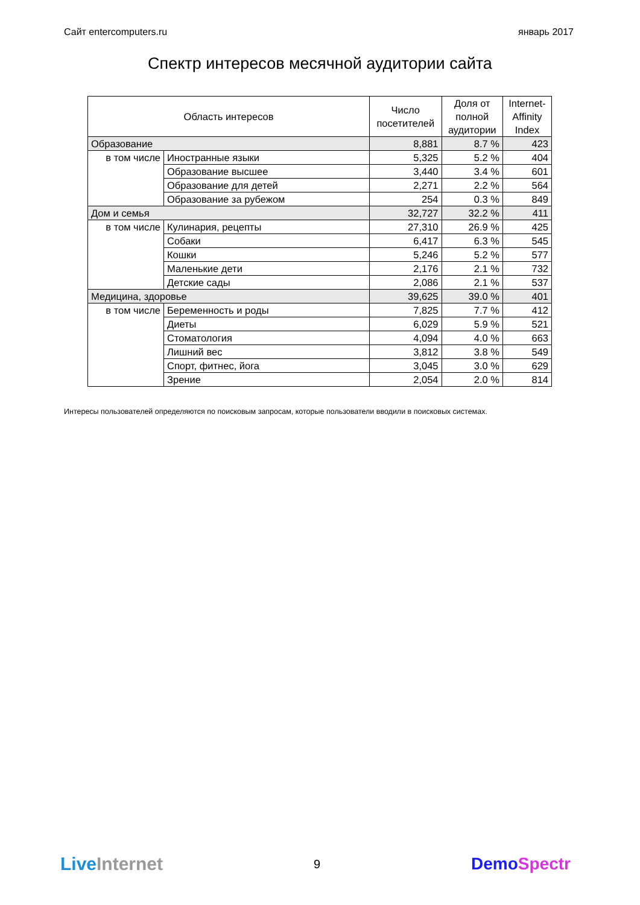Сайт entercomputers.ru январь 2017
Спектр интересов месячной аудитории сайта
| Область интересов | | Число посетителей | Доля от полной аудитории | Internet- Affinity Index |
| --- | --- | --- | --- | --- |
| Образование | | 8,881 | 8.7 % | 423 |
| в том числе | Иностранные языки | 5,325 | 5.2 % | 404 |
| | Образование высшее | 3,440 | 3.4 % | 601 |
| | Образование для детей | 2,271 | 2.2 % | 564 |
| | Образование за рубежом | 254 | 0.3 % | 849 |
| Дом и семья | | 32,727 | 32.2 % | 411 |
| в том числе | Кулинария, рецепты | 27,310 | 26.9 % | 425 |
| | Собаки | 6,417 | 6.3 % | 545 |
| | Кошки | 5,246 | 5.2 % | 577 |
| | Маленькие дети | 2,176 | 2.1 % | 732 |
| | Детские сады | 2,086 | 2.1 % | 537 |
| Медицина, здоровье | | 39,625 | 39.0 % | 401 |
| в том числе | Беременность и роды | 7,825 | 7.7 % | 412 |
| | Диеты | 6,029 | 5.9 % | 521 |
| | Стоматология | 4,094 | 4.0 % | 663 |
| | Лишний вес | 3,812 | 3.8 % | 549 |
| | Спорт, фитнес, йога | 3,045 | 3.0 % | 629 |
| | Зрение | 2,054 | 2.0 % | 814 |
Интересы пользователей определяются по поисковым запросам, которые пользователи вводили в поисковых системах.
Live Internet
9
DemoSpectr